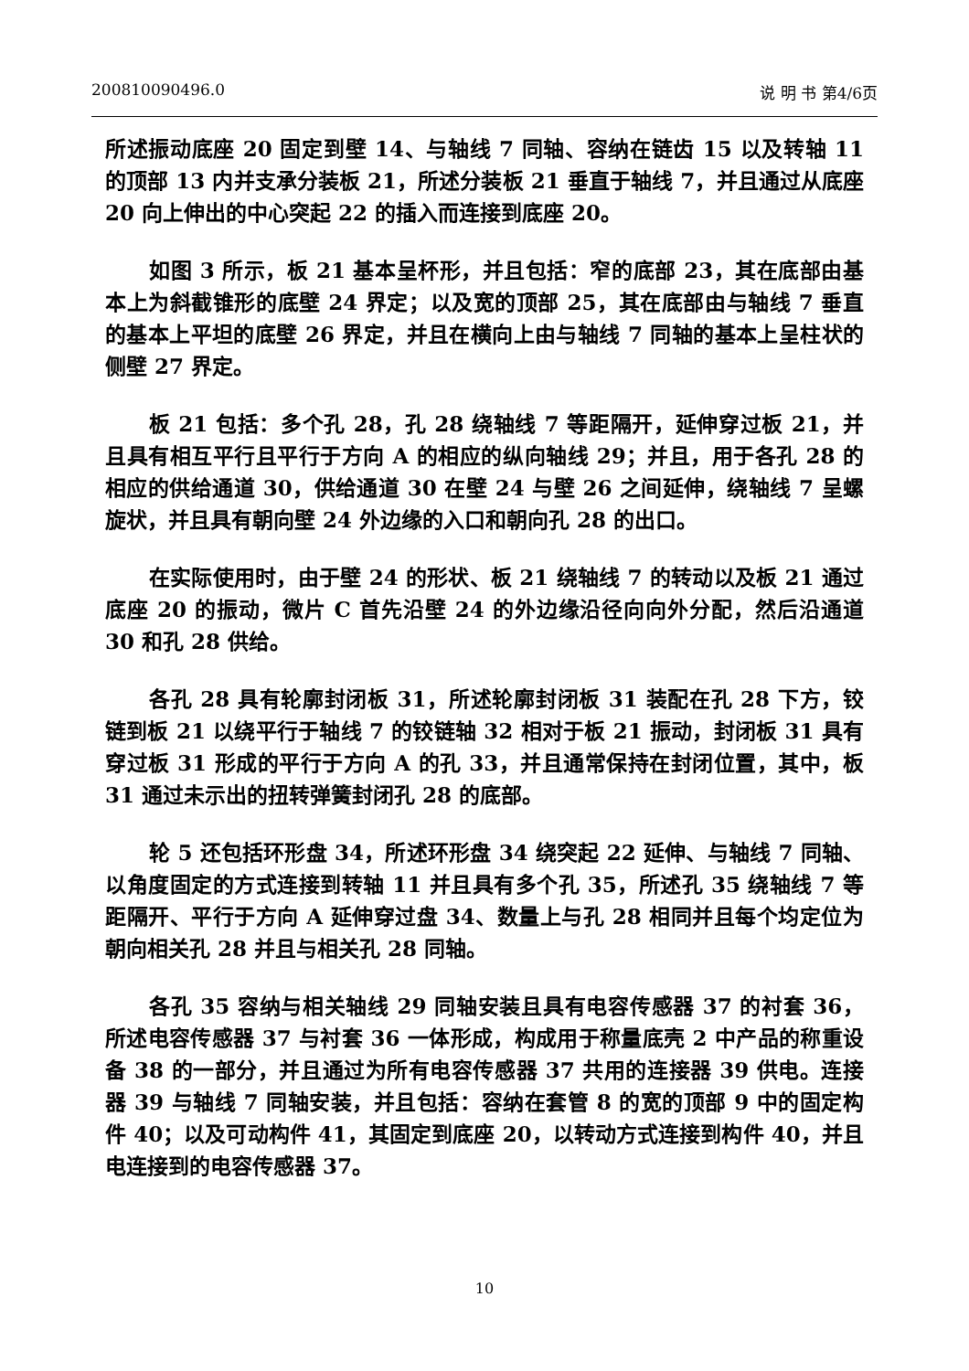200810090496.0 说 明 书 第4/6页
所述振动底座 20 固定到壁 14、与轴线 7 同轴、容纳在链齿 15 以及转轴 11 的顶部 13 内并支承分装板 21，所述分装板 21 垂直于轴线 7，并且通过从底座 20 向上伸出的中心突起 22 的插入而连接到底座 20。
如图 3 所示，板 21 基本呈杯形，并且包括：窄的底部 23，其在底部由基本上为斜截锥形的底壁 24 界定；以及宽的顶部 25，其在底部由与轴线 7 垂直的基本上平坦的底壁 26 界定，并且在横向上由与轴线 7 同轴的基本上呈柱状的侧壁 27 界定。
板 21 包括：多个孔 28，孔 28 绕轴线 7 等距隔开，延伸穿过板 21，并且具有相互平行且平行于方向 A 的相应的纵向轴线 29；并且，用于各孔 28 的相应的供给通道 30，供给通道 30 在壁 24 与壁 26 之间延伸，绕轴线 7 呈螺旋状，并且具有朝向壁 24 外边缘的入口和朝向孔 28 的出口。
在实际使用时，由于壁 24 的形状、板 21 绕轴线 7 的转动以及板 21 通过底座 20 的振动，微片 C 首先沿壁 24 的外边缘沿径向向外分配，然后沿通道 30 和孔 28 供给。
各孔 28 具有轮廓封闭板 31，所述轮廓封闭板 31 装配在孔 28 下方，铰链到板 21 以绕平行于轴线 7 的铰链轴 32 相对于板 21 振动，封闭板 31 具有穿过板 31 形成的平行于方向 A 的孔 33，并且通常保持在封闭位置，其中，板 31 通过未示出的扭转弹簧封闭孔 28 的底部。
轮 5 还包括环形盘 34，所述环形盘 34 绕突起 22 延伸、与轴线 7 同轴、以角度固定的方式连接到转轴 11 并且具有多个孔 35，所述孔 35 绕轴线 7 等距隔开、平行于方向 A 延伸穿过盘 34、数量上与孔 28 相同并且每个均定位为朝向相关孔 28 并且与相关孔 28 同轴。
各孔 35 容纳与相关轴线 29 同轴安装且具有电容传感器 37 的衬套 36，所述电容传感器 37 与衬套 36 一体形成，构成用于称量底壳 2 中产品的称重设备 38 的一部分，并且通过为所有电容传感器 37 共用的连接器 39 供电。连接器 39 与轴线 7 同轴安装，并且包括：容纳在套管 8 的宽的顶部 9 中的固定构件 40；以及可动构件 41，其固定到底座 20，以转动方式连接到构件 40，并且电连接到的电容传感器 37。
10